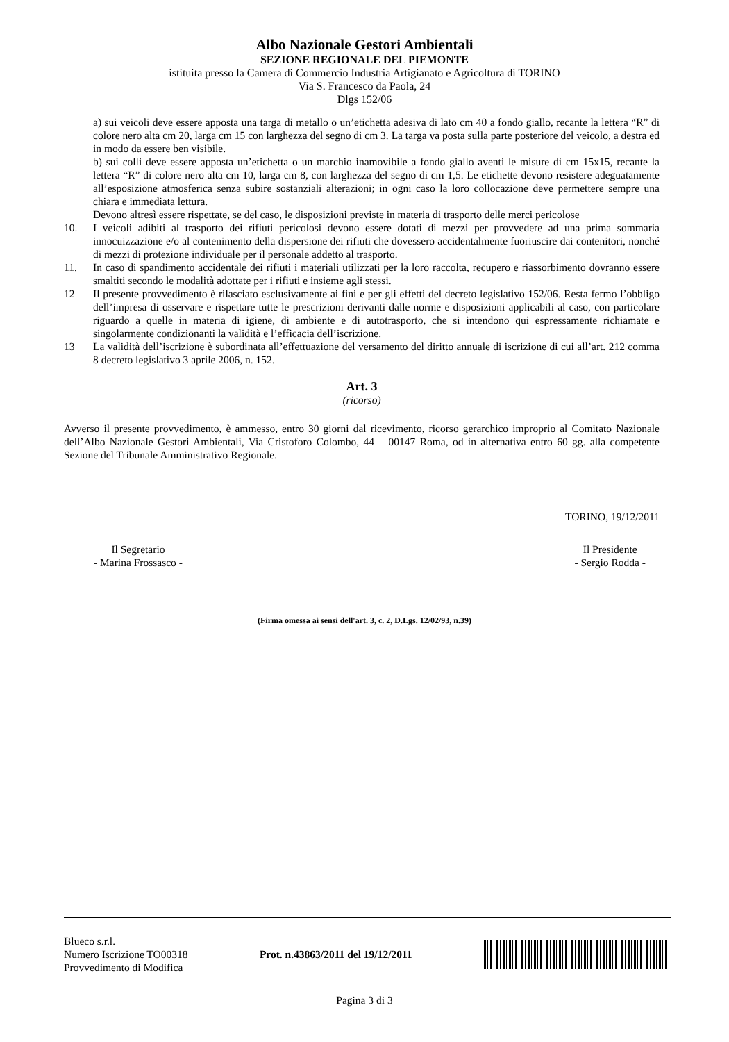Albo Nazionale Gestori Ambientali
SEZIONE REGIONALE DEL PIEMONTE
istituita presso la Camera di Commercio Industria Artigianato e Agricoltura di TORINO
Via S. Francesco da Paola, 24
Dlgs 152/06
a) sui veicoli deve essere apposta una targa di metallo o un’etichetta adesiva di lato cm 40 a fondo giallo, recante la lettera “R” di colore nero alta cm 20, larga cm 15 con larghezza del segno di cm 3. La targa va posta sulla parte posteriore del veicolo, a destra ed in modo da essere ben visibile.
b) sui colli deve essere apposta un’etichetta o un marchio inamovibile a fondo giallo aventi le misure di cm 15x15, recante la lettera “R” di colore nero alta cm 10, larga cm 8, con larghezza del segno di cm 1,5. Le etichette devono resistere adeguatamente all’esposizione atmosferica senza subire sostanziali alterazioni; in ogni caso la loro collocazione deve permettere sempre una chiara e immediata lettura.
Devono altresì essere rispettate, se del caso, le disposizioni previste in materia di trasporto delle merci pericolose
10. I veicoli adibiti al trasporto dei rifiuti pericolosi devono essere dotati di mezzi per provvedere ad una prima sommaria innocuizzazione e/o al contenimento della dispersione dei rifiuti che dovessero accidentalmente fuoriuscire dai contenitori, nonché di mezzi di protezione individuale per il personale addetto al trasporto.
11. In caso di spandimento accidentale dei rifiuti i materiali utilizzati per la loro raccolta, recupero e riassorbimento dovranno essere smaltiti secondo le modalità adottate per i rifiuti e insieme agli stessi.
12 Il presente provvedimento è rilasciato esclusivamente ai fini e per gli effetti del decreto legislativo 152/06. Resta fermo l’obbligo dell’impresa di osservare e rispettare tutte le prescrizioni derivanti dalle norme e disposizioni applicabili al caso, con particolare riguardo a quelle in materia di igiene, di ambiente e di autotrasporto, che si intendono qui espressamente richiamate e singolarmente condizionanti la validità e l’efficacia dell’iscrizione.
13 La validità dell’iscrizione è subordinata all’effettuazione del versamento del diritto annuale di iscrizione di cui all’art. 212 comma 8 decreto legislativo 3 aprile 2006, n. 152.
Art. 3
(ricorso)
Avverso il presente provvedimento, è ammesso, entro 30 giorni dal ricevimento, ricorso gerarchico improprio al Comitato Nazionale dell’Albo Nazionale Gestori Ambientali, Via Cristoforo Colombo, 44 – 00147 Roma, od in alternativa entro 60 gg. alla competente Sezione del Tribunale Amministrativo Regionale.
TORINO, 19/12/2011
Il Segretario
- Marina Frossasco -
Il Presidente
- Sergio Rodda -
(Firma omessa ai sensi dell'art. 3, c. 2, D.Lgs. 12/02/93, n.39)
Blueco s.r.l.
Numero Iscrizione TO00318
Provvedimento di Modifica
Prot. n.43863/2011 del 19/12/2011
Pagina 3 di 3